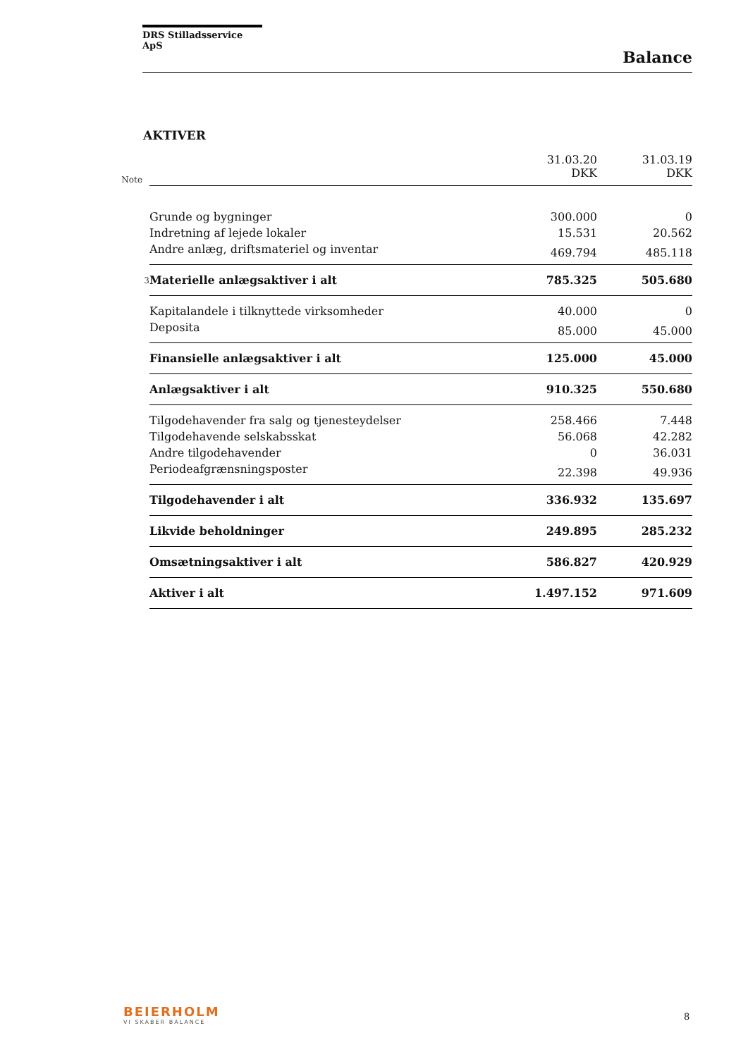DRS Stilladsservice ApS
Balance
AKTIVER
| Note | | 31.03.20 DKK | 31.03.19 DKK |
| --- | --- | --- | --- |
| | Grunde og bygninger | 300.000 | 0 |
| | Indretning af lejede lokaler | 15.531 | 20.562 |
| | Andre anlæg, driftsmateriel og inventar | 469.794 | 485.118 |
| 3 | Materielle anlægsaktiver i alt | 785.325 | 505.680 |
| | Kapitalandele i tilknyttede virksomheder | 40.000 | 0 |
| | Deposita | 85.000 | 45.000 |
| | Finansielle anlægsaktiver i alt | 125.000 | 45.000 |
| | Anlægsaktiver i alt | 910.325 | 550.680 |
| | Tilgodehavender fra salg og tjenesteydelser | 258.466 | 7.448 |
| | Tilgodehavende selskabsskat | 56.068 | 42.282 |
| | Andre tilgodehavender | 0 | 36.031 |
| | Periodeafgrænsningsposter | 22.398 | 49.936 |
| | Tilgodehavender i alt | 336.932 | 135.697 |
| | Likvide beholdninger | 249.895 | 285.232 |
| | Omsætningsaktiver i alt | 586.827 | 420.929 |
| | Aktiver i alt | 1.497.152 | 971.609 |
BEIERHOLM
VI SKABER BALANCE
8